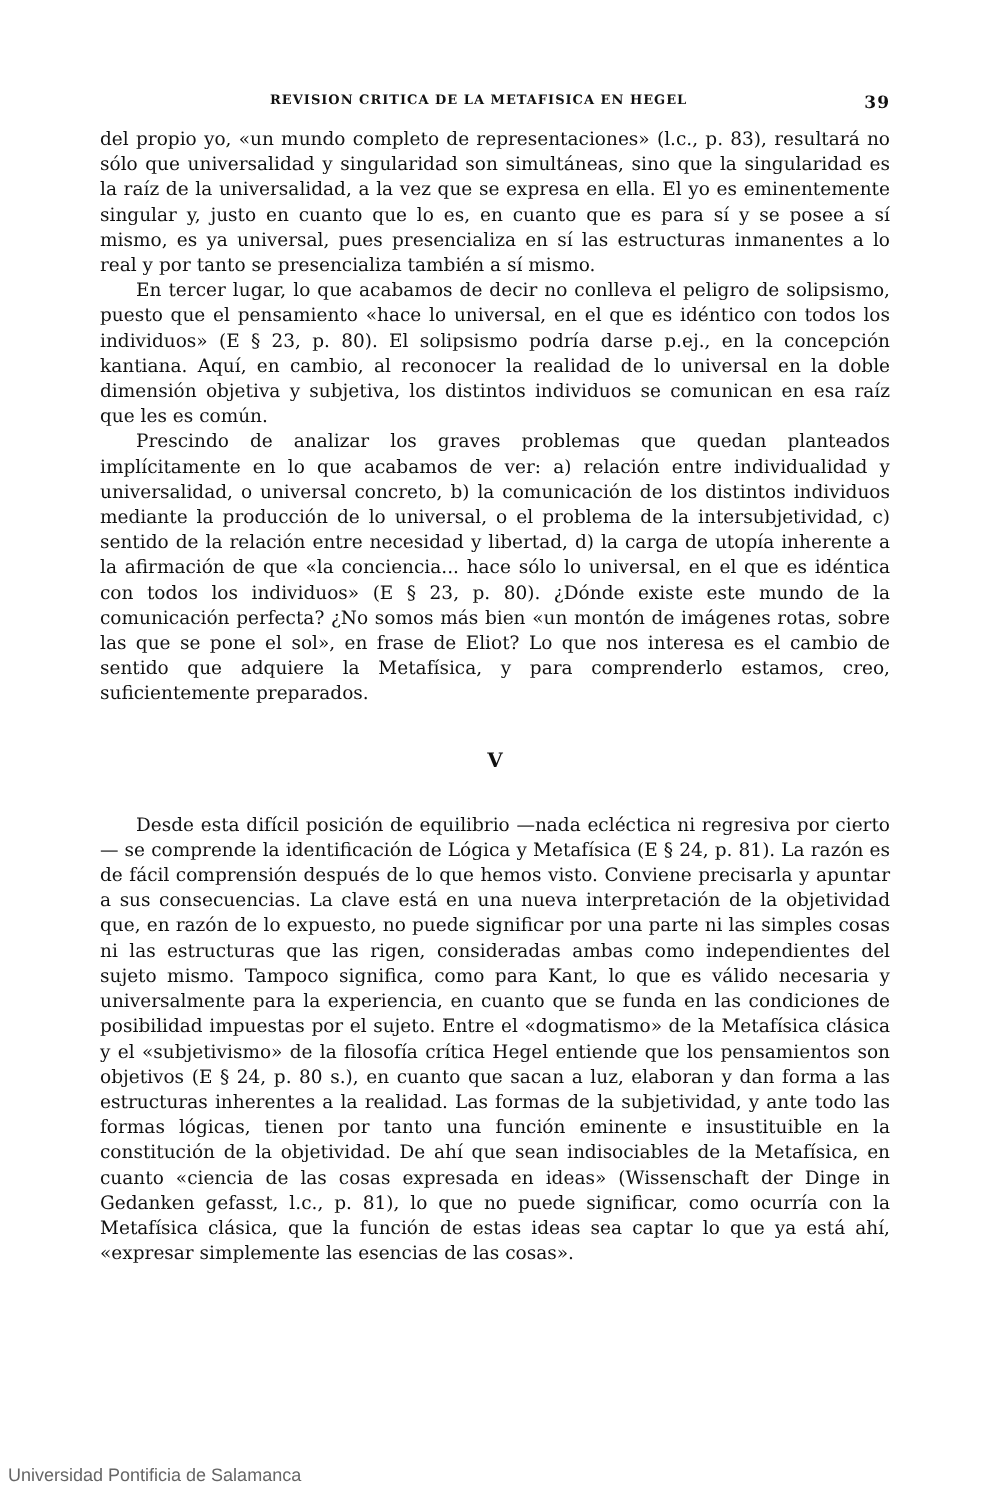REVISION CRITICA DE LA METAFISICA EN HEGEL 39
del propio yo, «un mundo completo de representaciones» (l.c., p. 83), resultará no sólo que universalidad y singularidad son simultáneas, sino que la singularidad es la raíz de la universalidad, a la vez que se expresa en ella. El yo es eminentemente singular y, justo en cuanto que lo es, en cuanto que es para sí y se posee a sí mismo, es ya universal, pues presencializa en sí las estructuras inmanentes a lo real y por tanto se presencializa también a sí mismo.
En tercer lugar, lo que acabamos de decir no conlleva el peligro de solipsismo, puesto que el pensamiento «hace lo universal, en el que es idéntico con todos los individuos» (E § 23, p. 80). El solipsismo podría darse p.ej., en la concepción kantiana. Aquí, en cambio, al reconocer la realidad de lo universal en la doble dimensión objetiva y subjetiva, los distintos individuos se comunican en esa raíz que les es común.
Prescindo de analizar los graves problemas que quedan planteados implícitamente en lo que acabamos de ver: a) relación entre individualidad y universalidad, o universal concreto, b) la comunicación de los distintos individuos mediante la producción de lo universal, o el problema de la intersubjetividad, c) sentido de la relación entre necesidad y libertad, d) la carga de utopía inherente a la afirmación de que «la conciencia... hace sólo lo universal, en el que es idéntica con todos los individuos» (E § 23, p. 80). ¿Dónde existe este mundo de la comunicación perfecta? ¿No somos más bien «un montón de imágenes rotas, sobre las que se pone el sol», en frase de Eliot? Lo que nos interesa es el cambio de sentido que adquiere la Metafísica, y para comprenderlo estamos, creo, suficientemente preparados.
V
Desde esta difícil posición de equilibrio —nada ecléctica ni regresiva por cierto— se comprende la identificación de Lógica y Metafísica (E § 24, p. 81). La razón es de fácil comprensión después de lo que hemos visto. Conviene precisarla y apuntar a sus consecuencias. La clave está en una nueva interpretación de la objetividad que, en razón de lo expuesto, no puede significar por una parte ni las simples cosas ni las estructuras que las rigen, consideradas ambas como independientes del sujeto mismo. Tampoco significa, como para Kant, lo que es válido necesaria y universalmente para la experiencia, en cuanto que se funda en las condiciones de posibilidad impuestas por el sujeto. Entre el «dogmatismo» de la Metafísica clásica y el «subjetivismo» de la filosofía crítica Hegel entiende que los pensamientos son objetivos (E § 24, p. 80 s.), en cuanto que sacan a luz, elaboran y dan forma a las estructuras inherentes a la realidad. Las formas de la subjetividad, y ante todo las formas lógicas, tienen por tanto una función eminente e insustituible en la constitución de la objetividad. De ahí que sean indisociables de la Metafísica, en cuanto «ciencia de las cosas expresada en ideas» (Wissenschaft der Dinge in Gedanken gefasst, l.c., p. 81), lo que no puede significar, como ocurría con la Metafísica clásica, que la función de estas ideas sea captar lo que ya está ahí, «expresar simplemente las esencias de las cosas».
Universidad Pontificia de Salamanca